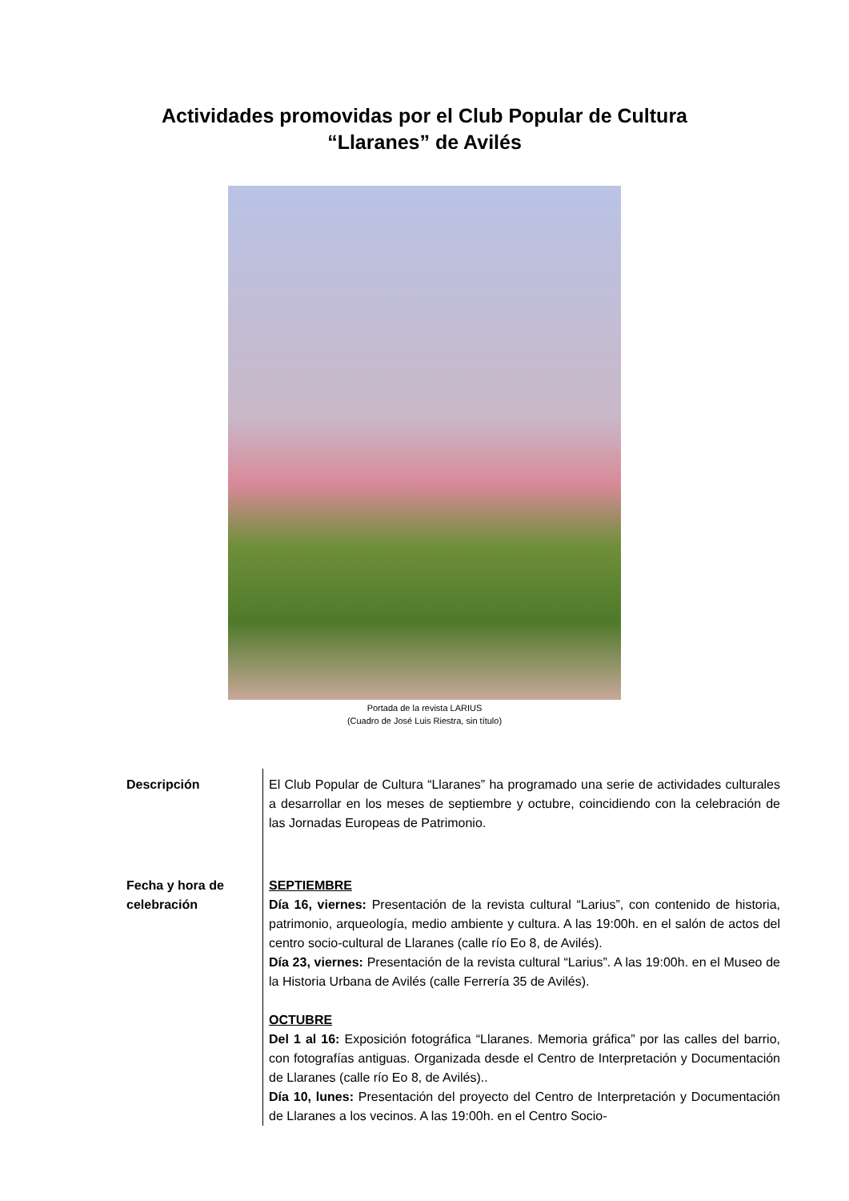Actividades promovidas por el Club Popular de Cultura
“Llaranes” de Avilés
Portada de la revista LARIUS
(Cuadro de José Luis Riestra, sin título)
| Descripción | El Club Popular de Cultura “Llaranes” ha programado una serie de actividades culturales a desarrollar en los meses de septiembre y octubre, coincidiendo con la celebración de las Jornadas Europeas de Patrimonio. |
| Fecha y hora de celebración | SEPTIEMBRE Día 16, viernes: Presentación de la revista cultural “Larius”, con contenido de historia, patrimonio, arqueología, medio ambiente y cultura. A las 19:00h. en el salón de actos del centro socio-cultural de Llaranes (calle río Eo 8, de Avilés). Día 23, viernes: Presentación de la revista cultural “Larius”. A las 19:00h. en el Museo de la Historia Urbana de Avilés (calle Ferrería 35 de Avilés). OCTUBRE Del 1 al 16: Exposición fotográfica “Llaranes. Memoria gráfica” por las calles del barrio, con fotografías antiguas. Organizada desde el Centro de Interpretación y Documentación de Llaranes (calle río Eo 8, de Avilés).. Día 10, lunes: Presentación del proyecto del Centro de Interpretación y Documentación de Llaranes a los vecinos. A las 19:00h. en el Centro Socio- |